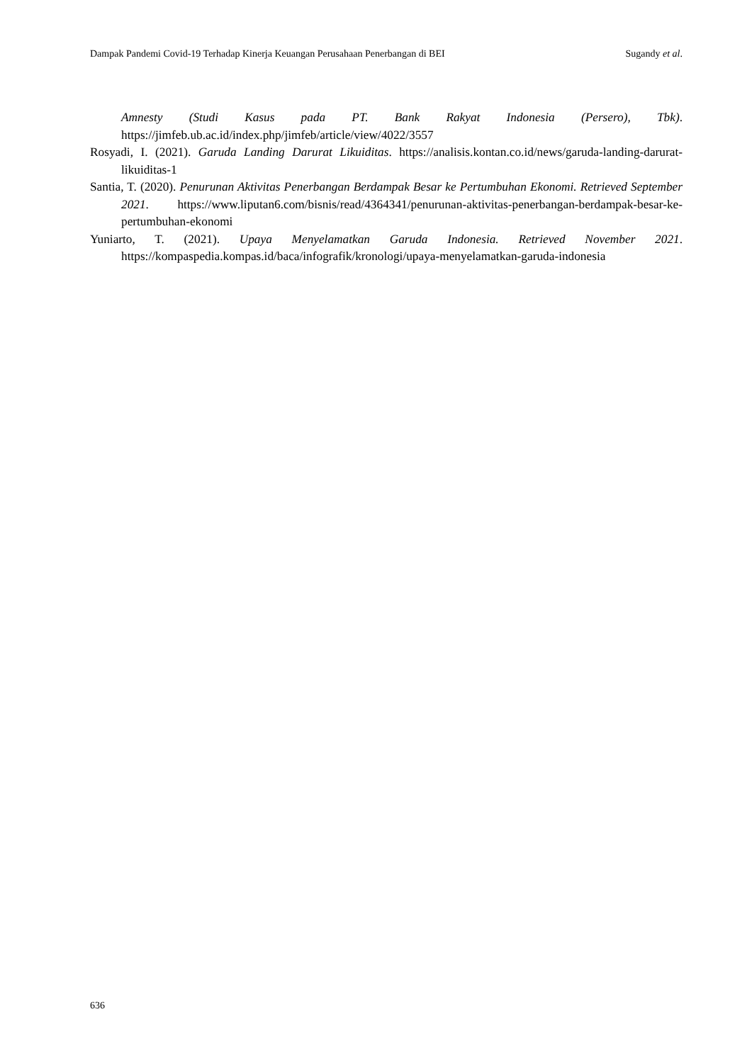Dampak Pandemi Covid-19 Terhadap Kinerja Keuangan Perusahaan Penerbangan di BEI Sugandy et al.
Amnesty (Studi Kasus pada PT. Bank Rakyat Indonesia (Persero), Tbk). https://jimfeb.ub.ac.id/index.php/jimfeb/article/view/4022/3557
Rosyadi, I. (2021). Garuda Landing Darurat Likuiditas. https://analisis.kontan.co.id/news/garuda-landing-darurat-likuiditas-1
Santia, T. (2020). Penurunan Aktivitas Penerbangan Berdampak Besar ke Pertumbuhan Ekonomi. Retrieved September 2021. https://www.liputan6.com/bisnis/read/4364341/penurunan-aktivitas-penerbangan-berdampak-besar-ke-pertumbuhan-ekonomi
Yuniarto, T. (2021). Upaya Menyelamatkan Garuda Indonesia. Retrieved November 2021. https://kompaspedia.kompas.id/baca/infografik/kronologi/upaya-menyelamatkan-garuda-indonesia
636